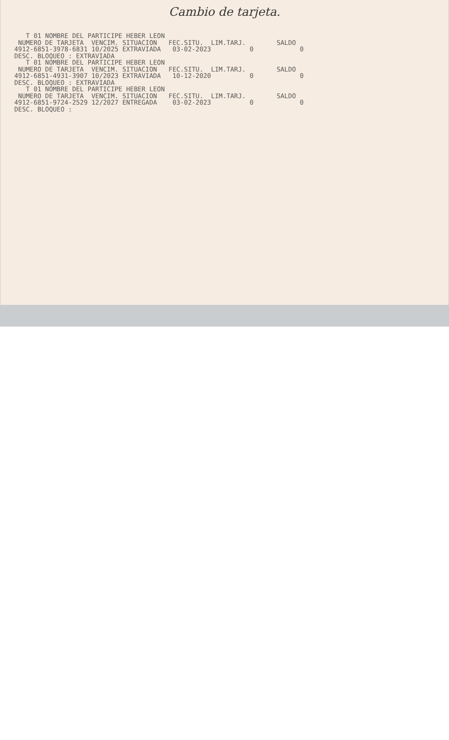Cambio de tarjeta.
   T 01 NOMBRE DEL PARTICIPE HEBER LEON
 NUMERO DE TARJETA  VENCIM. SITUACION   FEC.SITU.  LIM.TARJ.        SALDO
4912-6851-3978-6831 10/2025 EXTRAVIADA   03-02-2023          0            0
DESC. BLOQUEO : EXTRAVIADA
   T 01 NOMBRE DEL PARTICIPE HEBER LEON
 NUMERO DE TARJETA  VENCIM. SITUACION   FEC.SITU.  LIM.TARJ.        SALDO
4912-6851-4931-3907 10/2023 EXTRAVIADA   10-12-2020          0            0
DESC. BLOQUEO : EXTRAVIADA
   T 01 NOMBRE DEL PARTICIPE HEBER LEON
 NUMERO DE TARJETA  VENCIM. SITUACION   FEC.SITU.  LIM.TARJ.        SALDO
4912-6851-9724-2529 12/2027 ENTREGADA    03-02-2023          0            0
DESC. BLOQUEO :